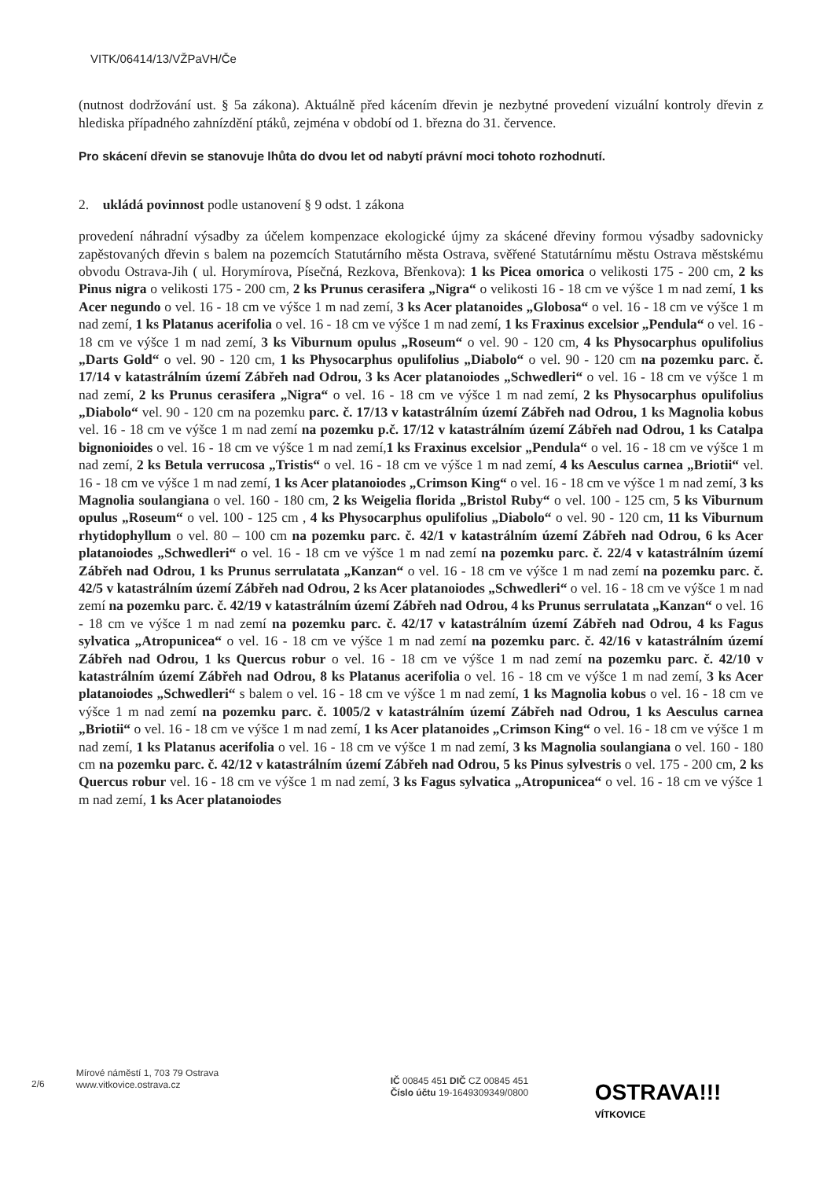VITK/06414/13/VŽPaVH/Če
(nutnost dodržování ust. § 5a zákona). Aktuálně před kácením dřevin je nezbytné provedení vizuální kontroly dřevin z hlediska případného zahnízdění ptáků, zejména v období od 1. března do 31. července.
Pro skácení dřevin se stanovuje lhůta do dvou let od nabytí právní moci tohoto rozhodnutí.
2. ukládá povinnost podle ustanovení § 9 odst. 1 zákona
provedení náhradní výsadby za účelem kompenzace ekologické újmy za skácené dřeviny formou výsadby sadovnicky zapěstovaných dřevin s balem na pozemcích Statutárního města Ostrava, svěřené Statutárnímu městu Ostrava městskému obvodu Ostrava-Jih ( ul. Horymírova, Písečná, Rezkova, Břenkova): 1 ks Picea omorica o velikosti 175 - 200 cm, 2 ks Pinus nigra o velikosti 175 - 200 cm, 2 ks Prunus cerasifera „Nigra“ o velikosti 16 - 18 cm ve výšce 1 m nad zemí, 1 ks Acer negundo o vel. 16 - 18 cm ve výšce 1 m nad zemí, 3 ks Acer platanoides „Globosa“ o vel. 16 - 18 cm ve výšce 1 m nad zemí, 1 ks Platanus acerifolia o vel. 16 - 18 cm ve výšce 1 m nad zemí, 1 ks Fraxinus excelsior „Pendula“ o vel. 16 - 18 cm ve výšce 1 m nad zemí, 3 ks Viburnum opulus „Roseum“ o vel. 90 - 120 cm, 4 ks Physocarphus opulifolius „Darts Gold“ o vel. 90 - 120 cm, 1 ks Physocarphus opulifolius „Diabolo“ o vel. 90 - 120 cm na pozemku parc. č. 17/14 v katastrálním území Zábřeh nad Odrou, 3 ks Acer platanoiodes „Schwedleri“ o vel. 16 - 18 cm ve výšce 1 m nad zemí, 2 ks Prunus cerasifera „Nigra“ o vel. 16 - 18 cm ve výšce 1 m nad zemí, 2 ks Physocarphus opulifolius „Diabolo“ vel. 90 - 120 cm na pozemku parc. č. 17/13 v katastrálním území Zábřeh nad Odrou, 1 ks Magnolia kobus vel. 16 - 18 cm ve výšce 1 m nad zemí na pozemku p.č. 17/12 v katastrálním území Zábřeh nad Odrou, 1 ks Catalpa bignonioides o vel. 16 - 18 cm ve výšce 1 m nad zemí,1 ks Fraxinus excelsior „Pendula“ o vel. 16 - 18 cm ve výšce 1 m nad zemí, 2 ks Betula verrucosa „Tristis“ o vel. 16 - 18 cm ve výšce 1 m nad zemí, 4 ks Aesculus carnea „Briotii“ vel. 16 - 18 cm ve výšce 1 m nad zemí, 1 ks Acer platanoiodes „Crimson King“ o vel. 16 - 18 cm ve výšce 1 m nad zemí, 3 ks Magnolia soulangiana o vel. 160 - 180 cm, 2 ks Weigelia florida „Bristol Ruby“ o vel. 100 - 125 cm, 5 ks Viburnum opulus „Roseum“ o vel. 100 - 125 cm , 4 ks Physocarphus opulifolius „Diabolo“ o vel. 90 - 120 cm, 11 ks Viburnum rhytidophyllum o vel. 80 – 100 cm na pozemku parc. č. 42/1 v katastrálním území Zábřeh nad Odrou, 6 ks Acer platanoiodes „Schwedleri“ o vel. 16 - 18 cm ve výšce 1 m nad zemí na pozemku parc. č. 22/4 v katastrálním území Zábřeh nad Odrou, 1 ks Prunus serrulatata „Kanzan“ o vel. 16 - 18 cm ve výšce 1 m nad zemí na pozemku parc. č. 42/5 v katastrálním území Zábřeh nad Odrou, 2 ks Acer platanoiodes „Schwedleri“ o vel. 16 - 18 cm ve výšce 1 m nad zemí na pozemku parc. č. 42/19 v katastrálním území Zábřeh nad Odrou, 4 ks Prunus serrulatata „Kanzan“ o vel. 16 - 18 cm ve výšce 1 m nad zemí na pozemku parc. č. 42/17 v katastrálním území Zábřeh nad Odrou, 4 ks Fagus sylvatica „Atropunicea“ o vel. 16 - 18 cm ve výšce 1 m nad zemí na pozemku parc. č. 42/16 v katastrálním území Zábřeh nad Odrou, 1 ks Quercus robur o vel. 16 - 18 cm ve výšce 1 m nad zemí na pozemku parc. č. 42/10 v katastrálním území Zábřeh nad Odrou, 8 ks Platanus acerifolia o vel. 16 - 18 cm ve výšce 1 m nad zemí, 3 ks Acer platanoiodes „Schwedleri“ s balem o vel. 16 - 18 cm ve výšce 1 m nad zemí, 1 ks Magnolia kobus o vel. 16 - 18 cm ve výšce 1 m nad zemí na pozemku parc. č. 1005/2 v katastrálním území Zábřeh nad Odrou, 1 ks Aesculus carnea „Briotii“ o vel. 16 - 18 cm ve výšce 1 m nad zemí, 1 ks Acer platanoides „Crimson King“ o vel. 16 - 18 cm ve výšce 1 m nad zemí, 1 ks Platanus acerifolia o vel. 16 - 18 cm ve výšce 1 m nad zemí, 3 ks Magnolia soulangiana o vel. 160 - 180 cm na pozemku parc. č. 42/12 v katastrálním území Zábřeh nad Odrou, 5 ks Pinus sylvestris o vel. 175 - 200 cm, 2 ks Quercus robur vel. 16 - 18 cm ve výšce 1 m nad zemí, 3 ks Fagus sylvatica „Atropunicea“ o vel. 16 - 18 cm ve výšce 1 m nad zemí, 1 ks Acer platanoiodes
2/6
Mírové náměstí 1, 703 79 Ostrava
www.vitkovice.ostrava.cz
IČ 00845 451 DIČ CZ 00845 451
Číslo účtu 19-1649309349/0800
OSTRAVA!!!
VÍTKOVICE